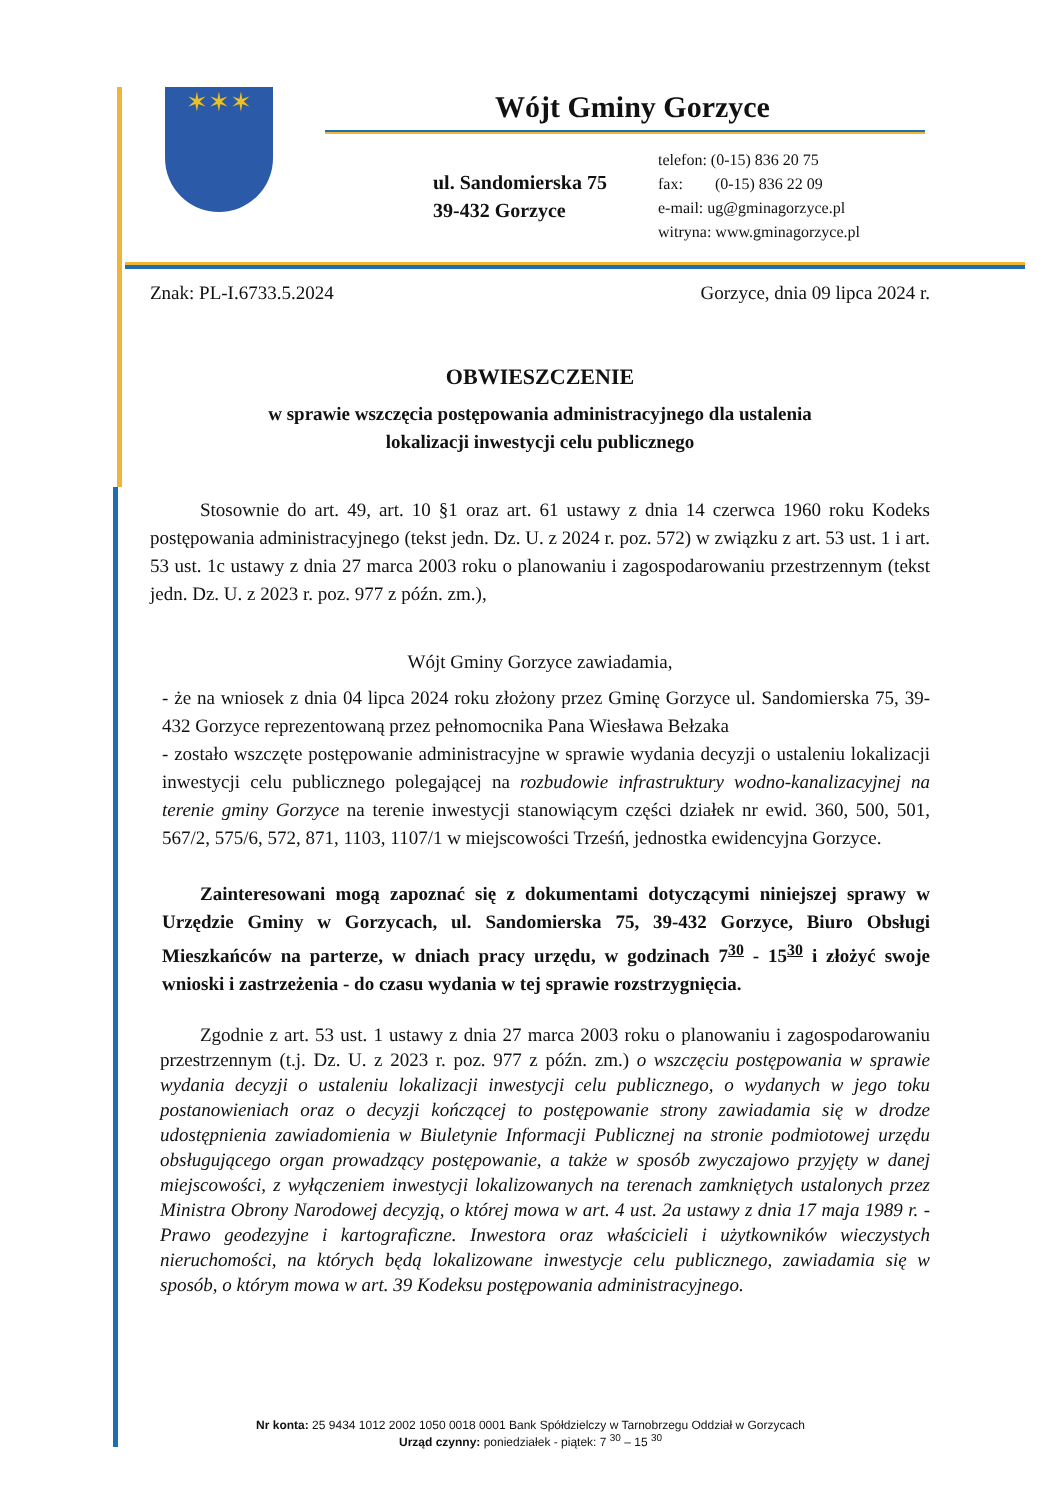✶✶✶
Wójt Gminy Gorzyce
ul. Sandomierska 75
39-432 Gorzyce
telefon: (0-15) 836 20 75
fax: (0-15) 836 22 09
e-mail: ug@gminagorzyce.pl
witryna: www.gminagorzyce.pl
Znak: PL-I.6733.5.2024 Gorzyce, dnia 09 lipca 2024 r.
OBWIESZCZENIE
w sprawie wszczęcia postępowania administracyjnego dla ustalenia
lokalizacji inwestycji celu publicznego
Stosownie do art. 49, art. 10 §1 oraz art. 61 ustawy z dnia 14 czerwca 1960 roku Kodeks postępowania administracyjnego (tekst jedn. Dz. U. z 2024 r. poz. 572) w związku z art. 53 ust. 1 i art. 53 ust. 1c ustawy z dnia 27 marca 2003 roku o planowaniu i zagospodarowaniu przestrzennym (tekst jedn. Dz. U. z 2023 r. poz. 977 z późn. zm.),
Wójt Gminy Gorzyce zawiadamia,
- że na wniosek z dnia 04 lipca 2024 roku złożony przez Gminę Gorzyce ul. Sandomierska 75, 39-432 Gorzyce reprezentowaną przez pełnomocnika Pana Wiesława Bełzaka
- zostało wszczęte postępowanie administracyjne w sprawie wydania decyzji o ustaleniu lokalizacji inwestycji celu publicznego polegającej na rozbudowie infrastruktury wodno-kanalizacyjnej na terenie gminy Gorzyce na terenie inwestycji stanowiącym części działek nr ewid. 360, 500, 501, 567/2, 575/6, 572, 871, 1103, 1107/1 w miejscowości Trześń, jednostka ewidencyjna Gorzyce.
Zainteresowani mogą zapoznać się z dokumentami dotyczącymi niniejszej sprawy w Urzędzie Gminy w Gorzycach, ul. Sandomierska 75, 39-432 Gorzyce, Biuro Obsługi Mieszkańców na parterze, w dniach pracy urzędu, w godzinach 7<sup>30</sup> - 15<sup>30</sup> i złożyć swoje wnioski i zastrzeżenia - do czasu wydania w tej sprawie rozstrzygnięcia.
Zgodnie z art. 53 ust. 1 ustawy z dnia 27 marca 2003 roku o planowaniu i zagospodarowaniu przestrzennym (t.j. Dz. U. z 2023 r. poz. 977 z późn. zm.) o wszczęciu postępowania w sprawie wydania decyzji o ustaleniu lokalizacji inwestycji celu publicznego, o wydanych w jego toku postanowieniach oraz o decyzji kończącej to postępowanie strony zawiadamia się w drodze udostępnienia zawiadomienia w Biuletynie Informacji Publicznej na stronie podmiotowej urzędu obsługującego organ prowadzący postępowanie, a także w sposób zwyczajowo przyjęty w danej miejscowości, z wyłączeniem inwestycji lokalizowanych na terenach zamkniętych ustalonych przez Ministra Obrony Narodowej decyzją, o której mowa w art. 4 ust. 2a ustawy z dnia 17 maja 1989 r. - Prawo geodezyjne i kartograficzne. Inwestora oraz właścicieli i użytkowników wieczystych nieruchomości, na których będą lokalizowane inwestycje celu publicznego, zawiadamia się w sposób, o którym mowa w art. 39 Kodeksu postępowania administracyjnego.
Nr konta: 25 9434 1012 2002 1050 0018 0001 Bank Spółdzielczy w Tarnobrzegu Oddział w Gorzycach
Urząd czynny: poniedziałek - piątek: 7 <sup>30</sup> – 15 <sup>30</sup>